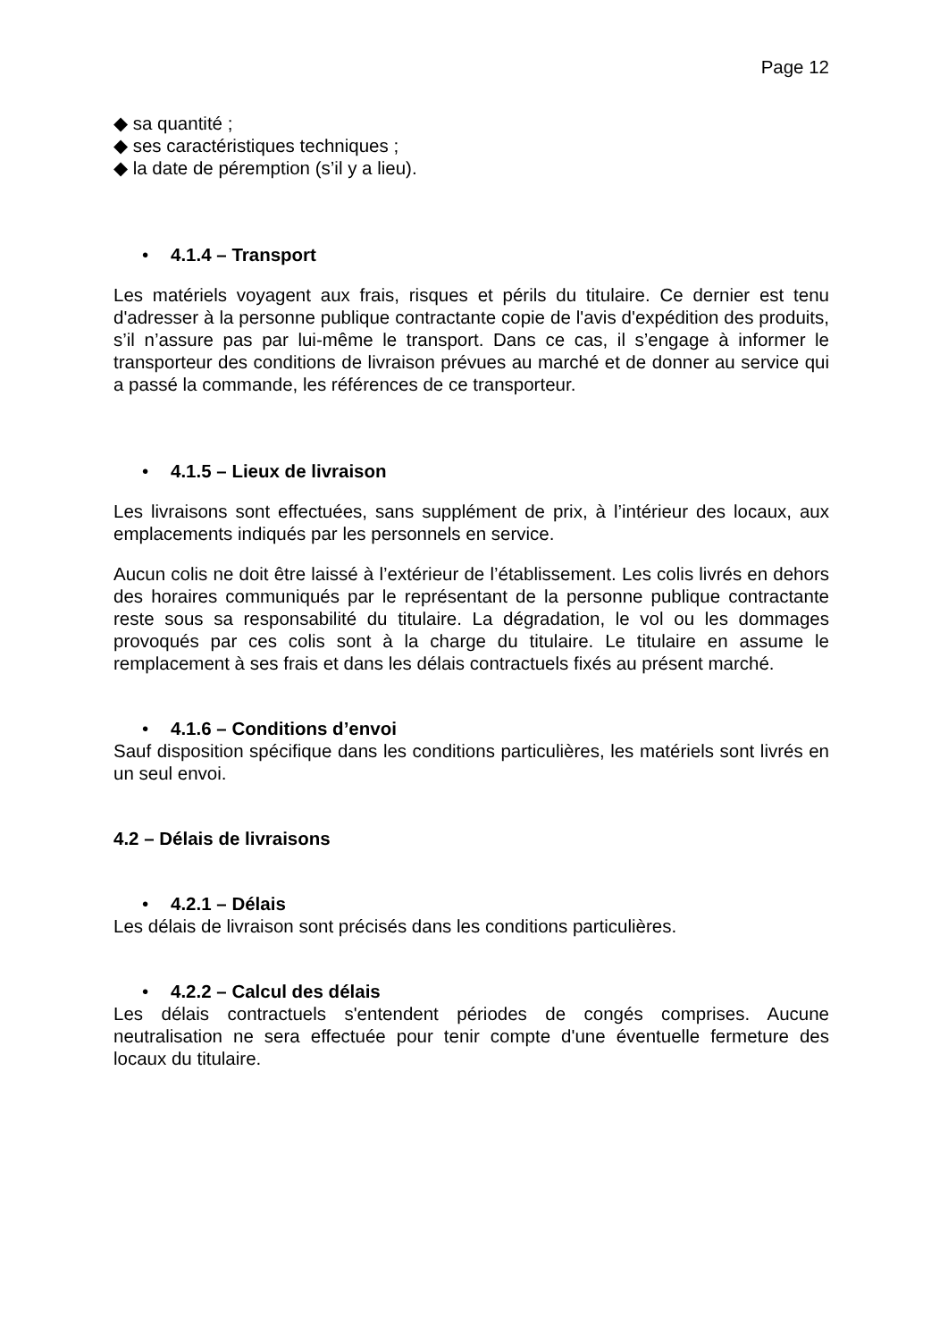Page 12
◆ sa quantité ;
◆ ses caractéristiques techniques ;
◆ la date de péremption (s’il y a lieu).
• 4.1.4 – Transport
Les matériels voyagent aux frais, risques et périls du titulaire. Ce dernier est tenu d'adresser à la personne publique contractante copie de l'avis d'expédition des produits, s’il n’assure pas par lui-même le transport. Dans ce cas, il s’engage à informer le transporteur des conditions de livraison prévues au marché et de donner au service qui a passé la commande, les références de ce transporteur.
• 4.1.5 – Lieux de livraison
Les livraisons sont effectuées, sans supplément de prix, à l’intérieur des locaux, aux emplacements indiqués par les personnels en service.
Aucun colis ne doit être laissé à l’extérieur de l’établissement. Les colis livrés en dehors des horaires communiqués par le représentant de la personne publique contractante reste sous sa responsabilité du titulaire. La dégradation, le vol ou les dommages provoqués par ces colis sont à la charge du titulaire. Le titulaire en assume le remplacement à ses frais et dans les délais contractuels fixés au présent marché.
• 4.1.6 – Conditions d’envoi
Sauf disposition spécifique dans les conditions particulières, les matériels sont livrés en un seul envoi.
4.2 – Délais de livraisons
• 4.2.1 – Délais
Les délais de livraison sont précisés dans les conditions particulières.
• 4.2.2 – Calcul des délais
Les délais contractuels s'entendent périodes de congés comprises. Aucune neutralisation ne sera effectuée pour tenir compte d'une éventuelle fermeture des locaux du titulaire.